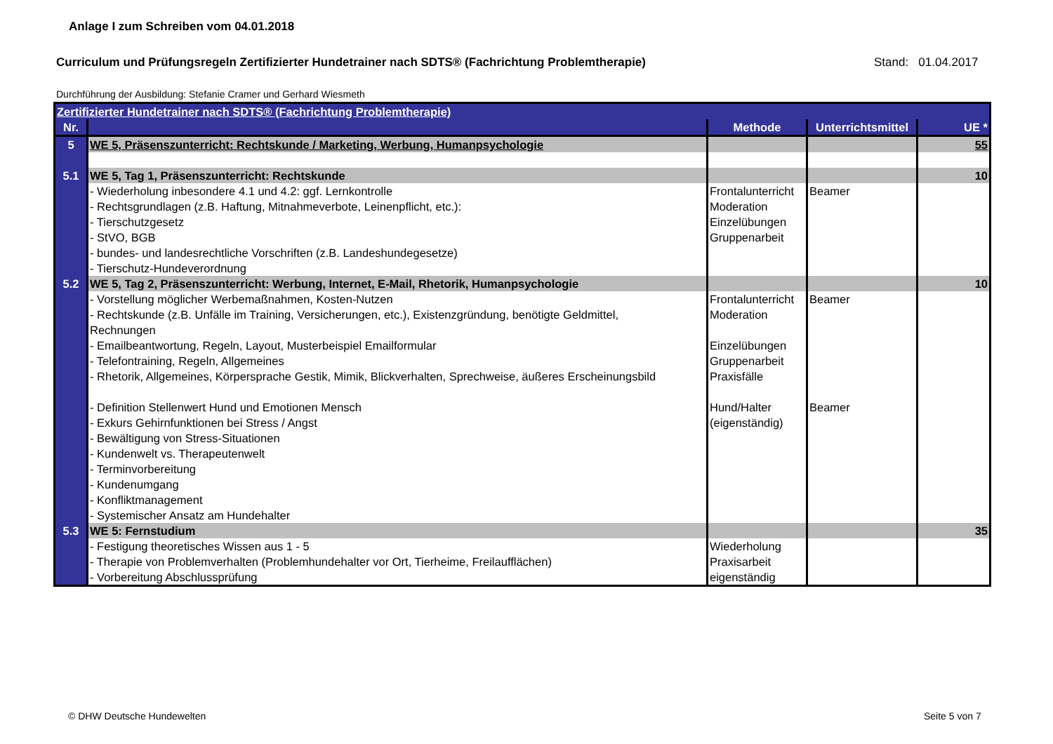Anlage I zum Schreiben vom 04.01.2018
Curriculum und Prüfungsregeln Zertifizierter Hundetrainer nach SDTS® (Fachrichtung Problemtherapie)
Stand: 01.04.2017
Durchführung der Ausbildung: Stefanie Cramer und Gerhard Wiesmeth
| Zertifizierter Hundetrainer nach SDTS® (Fachrichtung Problemtherapie) | | | | |
| Nr. | | Methode | Unterrichtsmittel | UE * |
| 5 | WE 5, Präsenszunterricht: Rechtskunde / Marketing, Werbung, Humanpsychologie | | | 55 |
| 5.1 | WE 5, Tag 1, Präsenszunterricht: Rechtskunde | | | 10 |
| | - Wiederholung inbesondere 4.1 und 4.2: ggf. Lernkontrolle - Rechtsgrundlagen (z.B. Haftung, Mitnahmeverbote, Leinenpflicht, etc.): - Tierschutzgesetz - StVO, BGB - bundes- und landesrechtliche Vorschriften (z.B. Landeshundegesetze) - Tierschutz-Hundeverordnung | Frontalunterricht Moderation Einzelübungen Gruppenarbeit | Beamer | |
| 5.2 | WE 5, Tag 2, Präsenszunterricht: Werbung, Internet, E-Mail, Rhetorik, Humanpsychologie | | | 10 |
| | - Vorstellung möglicher Werbemaßnahmen, Kosten-Nutzen - Rechtskunde (z.B. Unfälle im Training, Versicherungen, etc.), Existenzgründung, benötigte Geldmittel, Rechnungen - Emailbeantwortung, Regeln, Layout, Musterbeispiel Emailformular - Telefontraining, Regeln, Allgemeines - Rhetorik, Allgemeines, Körpersprache Gestik, Mimik, Blickverhalten, Sprechweise, äußeres Erscheinungsbild - Definition Stellenwert Hund und Emotionen Mensch - Exkurs Gehirnfunktionen bei Stress / Angst - Bewältigung von Stress-Situationen - Kundenwelt vs. Therapeutenwelt - Terminvorbereitung - Kundenumgang - Konfliktmanagement - Systemischer Ansatz am Hundehalter | Frontalunterricht Moderation Einzelübungen Gruppenarbeit Praxisfälle Hund/Halter (eigenständig) | Beamer Beamer | |
| 5.3 | WE 5: Fernstudium | | | 35 |
| | - Festigung theoretisches Wissen aus 1 - 5 - Therapie von Problemverhalten (Problemhundehalter vor Ort, Tierheime, Freilaufflächen) - Vorbereitung Abschlussprüfung | Wiederholung Praxisarbeit eigenständig | | |
© DHW Deutsche Hundewelten Seite 5 von 7